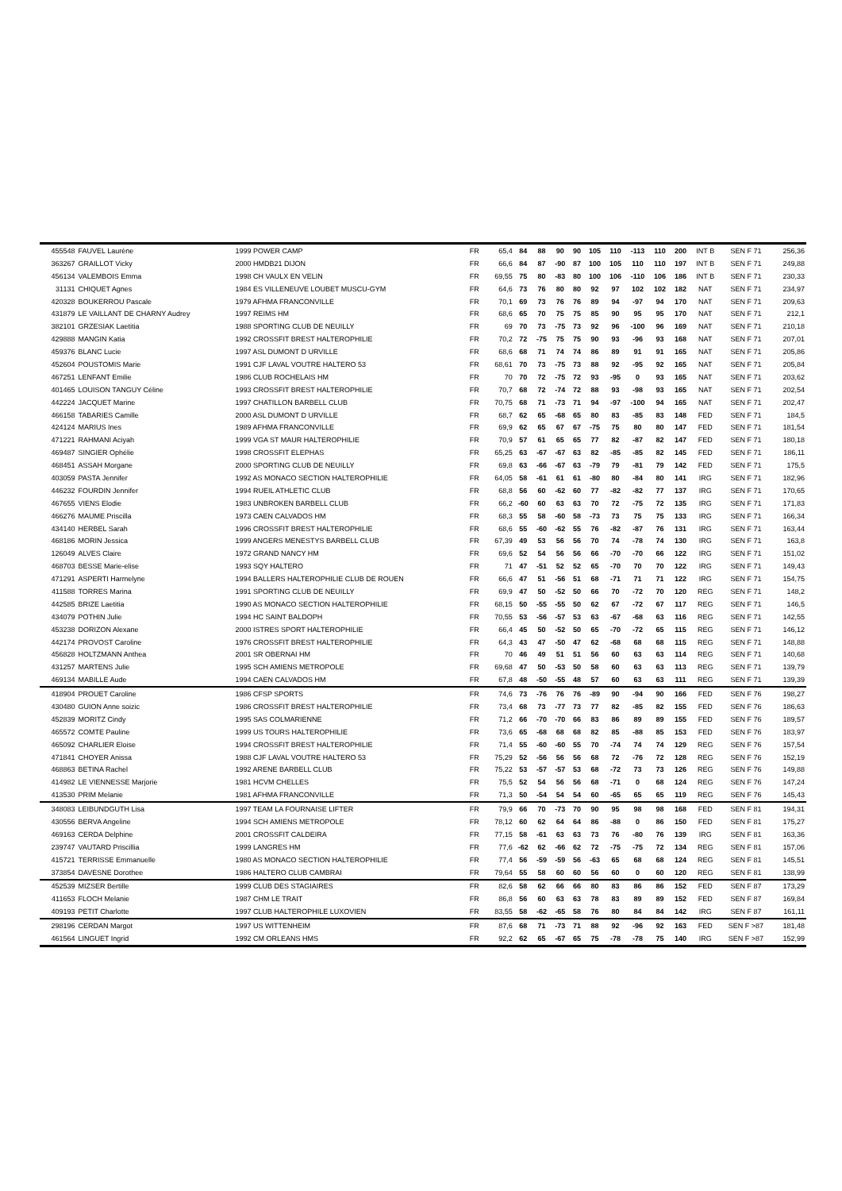| 455548 | FAUVEL Laurène | 1999 POWER CAMP | FR | 65,4 | 84 | 88 | 90 | 90 | 105 | 110 | -113 | 110 | 200 | INT B | SEN F 71 | 256,36 |
| 363267 | GRAILLOT Vicky | 2000 HMDB21 DIJON | FR | 66,6 | 84 | 87 | -90 | 87 | 100 | 105 | 110 | 110 | 197 | INT B | SEN F 71 | 249,88 |
| 456134 | VALEMBOIS Emma | 1998 CH VAULX EN VELIN | FR | 69,55 | 75 | 80 | -83 | 80 | 100 | 106 | -110 | 106 | 186 | INT B | SEN F 71 | 230,33 |
| 31131 | CHIQUET Agnes | 1984 ES VILLENEUVE LOUBET MUSCU-GYM | FR | 64,6 | 73 | 76 | 80 | 80 | 92 | 97 | 102 | 102 | 182 | NAT | SEN F 71 | 234,97 |
| 420328 | BOUKERROU Pascale | 1979 AFHMA FRANCONVILLE | FR | 70,1 | 69 | 73 | 76 | 76 | 89 | 94 | -97 | 94 | 170 | NAT | SEN F 71 | 209,63 |
| 431879 | LE VAILLANT DE CHARNY Audrey | 1997 REIMS HM | FR | 68,6 | 65 | 70 | 75 | 75 | 85 | 90 | 95 | 95 | 170 | NAT | SEN F 71 | 212,1 |
| 382101 | GRZESIAK Laetitia | 1988 SPORTING CLUB DE NEUILLY | FR | 69 | 70 | 73 | -75 | 73 | 92 | 96 | -100 | 96 | 169 | NAT | SEN F 71 | 210,18 |
| 429888 | MANGIN Katia | 1992 CROSSFIT BREST HALTEROPHILIE | FR | 70,2 | 72 | -75 | 75 | 75 | 90 | 93 | -96 | 93 | 168 | NAT | SEN F 71 | 207,01 |
| 459376 | BLANC Lucie | 1997 ASL DUMONT D URVILLE | FR | 68,6 | 68 | 71 | 74 | 74 | 86 | 89 | 91 | 91 | 165 | NAT | SEN F 71 | 205,86 |
| 452604 | POUSTOMIS Marie | 1991 CJF LAVAL VOUTRE HALTERO 53 | FR | 68,61 | 70 | 73 | -75 | 73 | 88 | 92 | -95 | 92 | 165 | NAT | SEN F 71 | 205,84 |
| 467251 | LENFANT Emilie | 1986 CLUB ROCHELAIS HM | FR | 70 | 70 | 72 | -75 | 72 | 93 | -95 | 0 | 93 | 165 | NAT | SEN F 71 | 203,62 |
| 401465 | LOUISON TANGUY Céline | 1993 CROSSFIT BREST HALTEROPHILIE | FR | 70,7 | 68 | 72 | -74 | 72 | 88 | 93 | -98 | 93 | 165 | NAT | SEN F 71 | 202,54 |
| 442224 | JACQUET Marine | 1997 CHATILLON BARBELL CLUB | FR | 70,75 | 68 | 71 | -73 | 71 | 94 | -97 | -100 | 94 | 165 | NAT | SEN F 71 | 202,47 |
| 466158 | TABARIES Camille | 2000 ASL DUMONT D URVILLE | FR | 68,7 | 62 | 65 | -68 | 65 | 80 | 83 | -85 | 83 | 148 | FED | SEN F 71 | 184,5 |
| 424124 | MARIUS Ines | 1989 AFHMA FRANCONVILLE | FR | 69,9 | 62 | 65 | 67 | 67 | -75 | 75 | 80 | 80 | 147 | FED | SEN F 71 | 181,54 |
| 471221 | RAHMANI Aciyah | 1999 VGA ST MAUR HALTEROPHILIE | FR | 70,9 | 57 | 61 | 65 | 65 | 77 | 82 | -87 | 82 | 147 | FED | SEN F 71 | 180,18 |
| 469487 | SINGIER Ophélie | 1998 CROSSFIT ELEPHAS | FR | 65,25 | 63 | -67 | -67 | 63 | 82 | -85 | -85 | 82 | 145 | FED | SEN F 71 | 186,11 |
| 468451 | ASSAH Morgane | 2000 SPORTING CLUB DE NEUILLY | FR | 69,8 | 63 | -66 | -67 | 63 | -79 | 79 | -81 | 79 | 142 | FED | SEN F 71 | 175,5 |
| 403059 | PASTA Jennifer | 1992 AS MONACO SECTION HALTEROPHILIE | FR | 64,05 | 58 | -61 | 61 | 61 | -80 | 80 | -84 | 80 | 141 | IRG | SEN F 71 | 182,96 |
| 446232 | FOURDIN Jennifer | 1994 RUEIL ATHLETIC CLUB | FR | 68,8 | 56 | 60 | -62 | 60 | 77 | -82 | -82 | 77 | 137 | IRG | SEN F 71 | 170,65 |
| 467655 | VIENS Elodie | 1983 UNBROKEN BARBELL CLUB | FR | 66,2 | -60 | 60 | 63 | 63 | 70 | 72 | -75 | 72 | 135 | IRG | SEN F 71 | 171,83 |
| 466276 | MAUME Priscilla | 1973 CAEN CALVADOS HM | FR | 68,3 | 55 | 58 | -60 | 58 | -73 | 73 | 75 | 75 | 133 | IRG | SEN F 71 | 166,34 |
| 434140 | HERBEL Sarah | 1996 CROSSFIT BREST HALTEROPHILIE | FR | 68,6 | 55 | -60 | -62 | 55 | 76 | -82 | -87 | 76 | 131 | IRG | SEN F 71 | 163,44 |
| 468186 | MORIN Jessica | 1999 ANGERS MENESTYS BARBELL CLUB | FR | 67,39 | 49 | 53 | 56 | 56 | 70 | 74 | -78 | 74 | 130 | IRG | SEN F 71 | 163,8 |
| 126049 | ALVES Claire | 1972 GRAND NANCY HM | FR | 69,6 | 52 | 54 | 56 | 56 | 66 | -70 | -70 | 66 | 122 | IRG | SEN F 71 | 151,02 |
| 468703 | BESSE Marie-elise | 1993 SQY HALTERO | FR | 71 | 47 | -51 | 52 | 52 | 65 | -70 | 70 | 70 | 122 | IRG | SEN F 71 | 149,43 |
| 471291 | ASPERTI Harmelyne | 1994 BALLERS HALTEROPHILIE CLUB DE ROUEN | FR | 66,6 | 47 | 51 | -56 | 51 | 68 | -71 | 71 | 71 | 122 | IRG | SEN F 71 | 154,75 |
| 411588 | TORRES Marina | 1991 SPORTING CLUB DE NEUILLY | FR | 69,9 | 47 | 50 | -52 | 50 | 66 | 70 | -72 | 70 | 120 | REG | SEN F 71 | 148,2 |
| 442585 | BRIZE Laetitia | 1990 AS MONACO SECTION HALTEROPHILIE | FR | 68,15 | 50 | -55 | -55 | 50 | 62 | 67 | -72 | 67 | 117 | REG | SEN F 71 | 146,5 |
| 434079 | POTHIN Julie | 1994 HC SAINT BALDOPH | FR | 70,55 | 53 | -56 | -57 | 53 | 63 | -67 | -68 | 63 | 116 | REG | SEN F 71 | 142,55 |
| 453238 | DORIZON Alexane | 2000 ISTRES SPORT HALTEROPHILIE | FR | 66,4 | 45 | 50 | -52 | 50 | 65 | -70 | -72 | 65 | 115 | REG | SEN F 71 | 146,12 |
| 442174 | PROVOST Caroline | 1976 CROSSFIT BREST HALTEROPHILIE | FR | 64,3 | 43 | 47 | -50 | 47 | 62 | -68 | 68 | 68 | 115 | REG | SEN F 71 | 148,88 |
| 456828 | HOLTZMANN Anthea | 2001 SR OBERNAI HM | FR | 70 | 46 | 49 | 51 | 51 | 56 | 60 | 63 | 63 | 114 | REG | SEN F 71 | 140,68 |
| 431257 | MARTENS Julie | 1995 SCH AMIENS METROPOLE | FR | 69,68 | 47 | 50 | -53 | 50 | 58 | 60 | 63 | 63 | 113 | REG | SEN F 71 | 139,79 |
| 469134 | MABILLE Aude | 1994 CAEN CALVADOS HM | FR | 67,8 | 48 | -50 | -55 | 48 | 57 | 60 | 63 | 63 | 111 | REG | SEN F 71 | 139,39 |
| 418904 | PROUET Caroline | 1986 CFSP SPORTS | FR | 74,6 | 73 | -76 | 76 | 76 | -89 | 90 | -94 | 90 | 166 | FED | SEN F 76 | 198,27 |
| 430480 | GUION Anne soizic | 1986 CROSSFIT BREST HALTEROPHILIE | FR | 73,4 | 68 | 73 | -77 | 73 | 77 | 82 | -85 | 82 | 155 | FED | SEN F 76 | 186,63 |
| 452839 | MORITZ Cindy | 1995 SAS COLMARIENNE | FR | 71,2 | 66 | -70 | -70 | 66 | 83 | 86 | 89 | 89 | 155 | FED | SEN F 76 | 189,57 |
| 465572 | COMTE Pauline | 1999 US TOURS HALTEROPHILIE | FR | 73,6 | 65 | -68 | 68 | 68 | 82 | 85 | -88 | 85 | 153 | FED | SEN F 76 | 183,97 |
| 465092 | CHARLIER Eloise | 1994 CROSSFIT BREST HALTEROPHILIE | FR | 71,4 | 55 | -60 | -60 | 55 | 70 | -74 | 74 | 74 | 129 | REG | SEN F 76 | 157,54 |
| 471841 | CHOYER Anissa | 1988 CJF LAVAL VOUTRE HALTERO 53 | FR | 75,29 | 52 | -56 | 56 | 56 | 68 | 72 | -76 | 72 | 128 | REG | SEN F 76 | 152,19 |
| 468863 | BETINA Rachel | 1992 ARENE BARBELL CLUB | FR | 75,22 | 53 | -57 | -57 | 53 | 68 | -72 | 73 | 73 | 126 | REG | SEN F 76 | 149,88 |
| 414982 | LE VIENNESSE Marjorie | 1981 HCVM CHELLES | FR | 75,5 | 52 | 54 | 56 | 56 | 68 | -71 | 0 | 68 | 124 | REG | SEN F 76 | 147,24 |
| 413530 | PRIM Melanie | 1981 AFHMA FRANCONVILLE | FR | 71,3 | 50 | -54 | 54 | 54 | 60 | -65 | 65 | 65 | 119 | REG | SEN F 76 | 145,43 |
| 348083 | LEIBUNDGUTH Lisa | 1997 TEAM LA FOURNAISE LIFTER | FR | 79,9 | 66 | 70 | -73 | 70 | 90 | 95 | 98 | 98 | 168 | FED | SEN F 81 | 194,31 |
| 430556 | BERVA Angeline | 1994 SCH AMIENS METROPOLE | FR | 78,12 | 60 | 62 | 64 | 64 | 86 | -88 | 0 | 86 | 150 | FED | SEN F 81 | 175,27 |
| 469163 | CERDA Delphine | 2001 CROSSFIT CALDEIRA | FR | 77,15 | 58 | -61 | 63 | 63 | 73 | 76 | -80 | 76 | 139 | IRG | SEN F 81 | 163,36 |
| 239747 | VAUTARD Priscillia | 1999 LANGRES HM | FR | 77,6 | -62 | 62 | -66 | 62 | 72 | -75 | -75 | 72 | 134 | REG | SEN F 81 | 157,06 |
| 415721 | TERRISSE Emmanuelle | 1980 AS MONACO SECTION HALTEROPHILIE | FR | 77,4 | 56 | -59 | -59 | 56 | -63 | 65 | 68 | 68 | 124 | REG | SEN F 81 | 145,51 |
| 373854 | DAVESNE Dorothee | 1986 HALTERO CLUB CAMBRAI | FR | 79,64 | 55 | 58 | 60 | 60 | 56 | 60 | 0 | 60 | 120 | REG | SEN F 81 | 138,99 |
| 452539 | MIZSER Bertille | 1999 CLUB DES STAGIAIRES | FR | 82,6 | 58 | 62 | 66 | 66 | 80 | 83 | 86 | 86 | 152 | FED | SEN F 87 | 173,29 |
| 411653 | FLOCH Melanie | 1987 CHM LE TRAIT | FR | 86,8 | 56 | 60 | 63 | 63 | 78 | 83 | 89 | 89 | 152 | FED | SEN F 87 | 169,84 |
| 409193 | PETIT Charlotte | 1997 CLUB HALTEROPHILE LUXOVIEN | FR | 83,55 | 58 | -62 | -65 | 58 | 76 | 80 | 84 | 84 | 142 | IRG | SEN F 87 | 161,11 |
| 298196 | CERDAN Margot | 1997 US WITTENHEIM | FR | 87,6 | 68 | 71 | -73 | 71 | 88 | 92 | -96 | 92 | 163 | FED | SEN F >87 | 181,48 |
| 461564 | LINGUET Ingrid | 1992 CM ORLEANS HMS | FR | 92,2 | 62 | 65 | -67 | 65 | 75 | -78 | -78 | 75 | 140 | IRG | SEN F >87 | 152,99 |